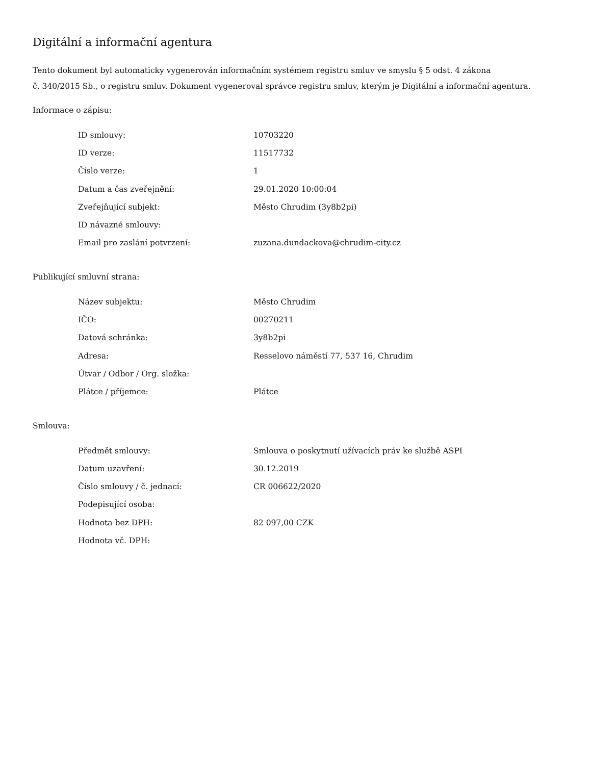Digitální a informační agentura
Tento dokument byl automaticky vygenerován informačním systémem registru smluv ve smyslu § 5 odst. 4 zákona
č. 340/2015 Sb., o registru smluv. Dokument vygeneroval správce registru smluv, kterým je Digitální a informační agentura.
Informace o zápisu:
| ID smlouvy: | 10703220 |
| ID verze: | 11517732 |
| Číslo verze: | 1 |
| Datum a čas zveřejnění: | 29.01.2020 10:00:04 |
| Zveřejňující subjekt: | Město Chrudim (3y8b2pi) |
| ID návazné smlouvy: | |
| Email pro zaslání potvrzení: | zuzana.dundackova@chrudim-city.cz |
Publikující smluvní strana:
| Název subjektu: | Město Chrudim |
| IČO: | 00270211 |
| Datová schránka: | 3y8b2pi |
| Adresa: | Resselovo náměstí 77, 537 16, Chrudim |
| Útvar / Odbor / Org. složka: | |
| Plátce / příjemce: | Plátce |
Smlouva:
| Předmět smlouvy: | Smlouva o poskytnutí užívacích práv ke službě ASPI |
| Datum uzavření: | 30.12.2019 |
| Číslo smlouvy / č. jednací: | CR 006622/2020 |
| Podepisující osoba: | |
| Hodnota bez DPH: | 82 097,00 CZK |
| Hodnota vč. DPH: | |